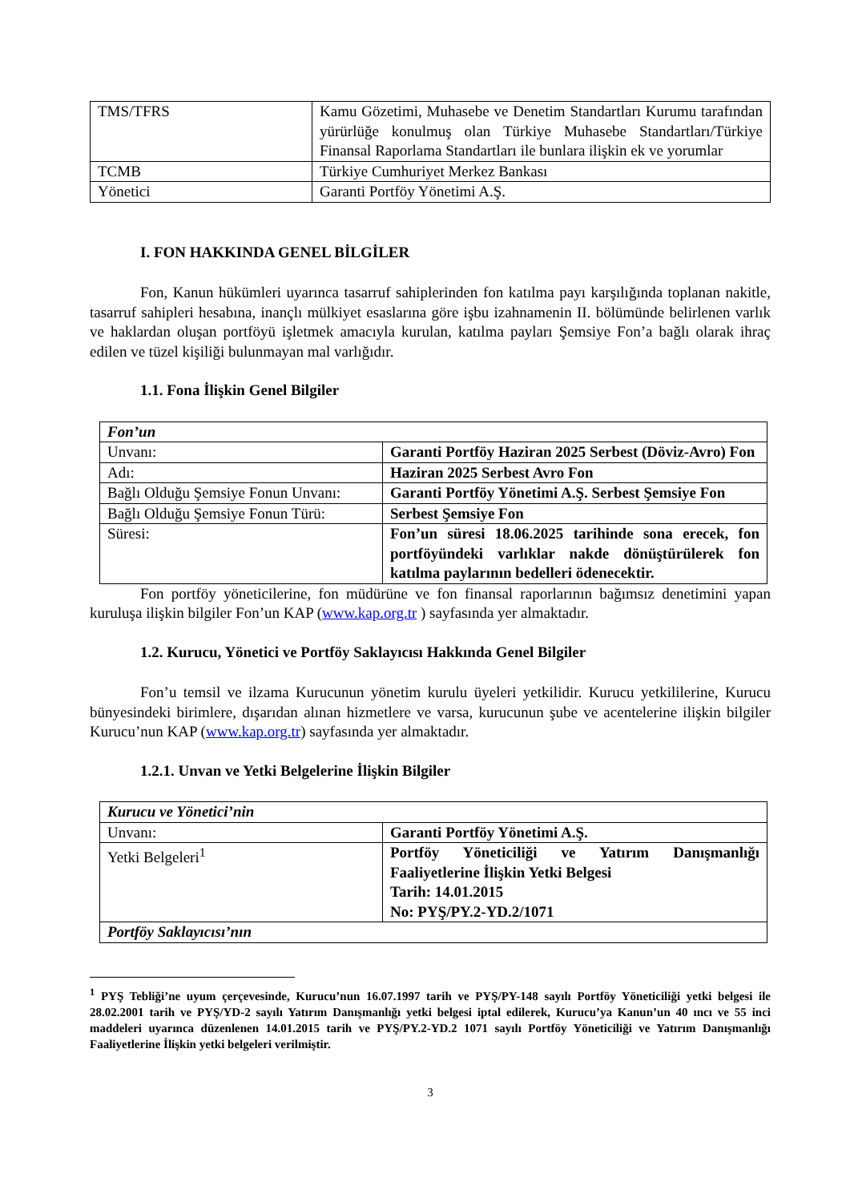| TMS/TFRS | Kamu Gözetimi, Muhasebe ve Denetim Standartları Kurumu tarafından yürürlüğe konulmuş olan Türkiye Muhasebe Standartları/Türkiye Finansal Raporlama Standartları ile bunlara ilişkin ek ve yorumlar |
| TCMB | Türkiye Cumhuriyet Merkez Bankası |
| Yönetici | Garanti Portföy Yönetimi A.Ş. |
I. FON HAKKINDA GENEL BİLGİLER
Fon, Kanun hükümleri uyarınca tasarruf sahiplerinden fon katılma payı karşılığında toplanan nakitle, tasarruf sahipleri hesabına, inançlı mülkiyet esaslarına göre işbu izahnamenin II. bölümünde belirlenen varlık ve haklardan oluşan portföyü işletmek amacıyla kurulan, katılma payları Şemsiye Fon’a bağlı olarak ihraç edilen ve tüzel kişiliği bulunmayan mal varlığıdır.
1.1. Fona İlişkin Genel Bilgiler
| Fon’un | |
| Unvanı: | Garanti Portföy Haziran 2025 Serbest (Döviz-Avro) Fon |
| Adı: | Haziran 2025 Serbest Avro Fon |
| Bağlı Olduğu Şemsiye Fonun Unvanı: | Garanti Portföy Yönetimi A.Ş. Serbest Şemsiye Fon |
| Bağlı Olduğu Şemsiye Fonun Türü: | Serbest Şemsiye Fon |
| Süresi: | Fon’un süresi 18.06.2025 tarihinde sona erecek, fon portföyündeki varlıklar nakde dönüştürülerek fon katılma paylarının bedelleri ödenecektir. |
Fon portföy yöneticilerine, fon müdürüne ve fon finansal raporlarının bağımsız denetimini yapan kuruluşa ilişkin bilgiler Fon’un KAP (www.kap.org.tr ) sayfasında yer almaktadır.
1.2. Kurucu, Yönetici ve Portföy Saklayıcısı Hakkında Genel Bilgiler
Fon’u temsil ve ilzama Kurucunun yönetim kurulu üyeleri yetkilidir. Kurucu yetkililerine, Kurucu bünyesindeki birimlere, dışarıdan alınan hizmetlere ve varsa, kurucunun şube ve acentelerine ilişkin bilgiler Kurucu’nun KAP (www.kap.org.tr) sayfasında yer almaktadır.
1.2.1. Unvan ve Yetki Belgelerine İlişkin Bilgiler
| Kurucu ve Yönetici’nin | |
| Unvanı: | Garanti Portföy Yönetimi A.Ş. |
| Yetki Belgeleri<sup>1</sup> | Portföy Yöneticiliği ve Yatırım Danışmanlığı Faaliyetlerine İlişkin Yetki Belgesi Tarih: 14.01.2015 No: PYŞ/PY.2-YD.2/1071 |
| Portföy Saklayıcısı’nın | |
<sup>1</sup> PYŞ Tebliği’ne uyum çerçevesinde, Kurucu’nun 16.07.1997 tarih ve PYŞ/PY-148 sayılı Portföy Yöneticiliği yetki belgesi ile 28.02.2001 tarih ve PYŞ/YD-2 sayılı Yatırım Danışmanlığı yetki belgesi iptal edilerek, Kurucu’ya Kanun’un 40 ıncı ve 55 inci maddeleri uyarınca düzenlenen 14.01.2015 tarih ve PYŞ/PY.2-YD.2 1071 sayılı Portföy Yöneticiliği ve Yatırım Danışmanlığı Faaliyetlerine İlişkin yetki belgeleri verilmiştir.
3